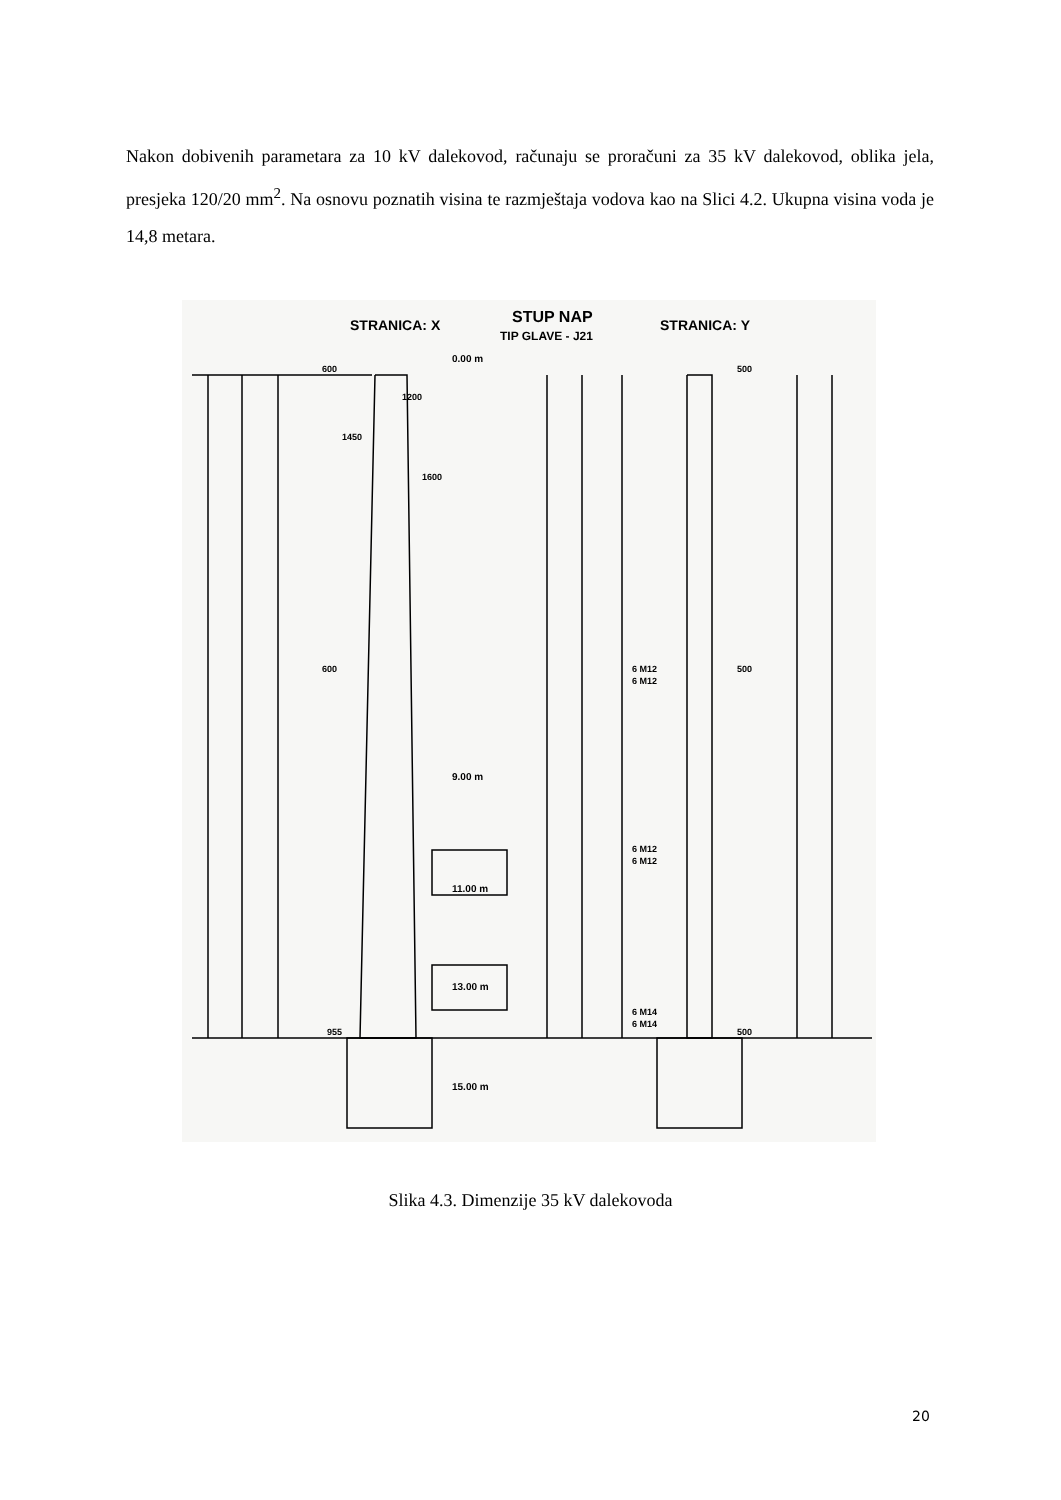Nakon dobivenih parametara za 10 kV dalekovod, računaju se proračuni za 35 kV dalekovod, oblika jela, presjeka 120/20 mm<sup>2</sup>. Na osnovu poznatih visina te razmještaja vodova kao na Slici 4.2. Ukupna visina voda je 14,8 metara.
STRANICA: X
STUP NAP
TIP GLAVE - J21
STRANICA: Y
0.00 m
9.00 m
11.00 m
13.00 m
15.00 m
1200
1450
1600
600
600
955
500
500
500
6 M12
6 M12
6 M12
6 M12
6 M14
6 M14
Slika 4.3. Dimenzije 35 kV dalekovoda
20